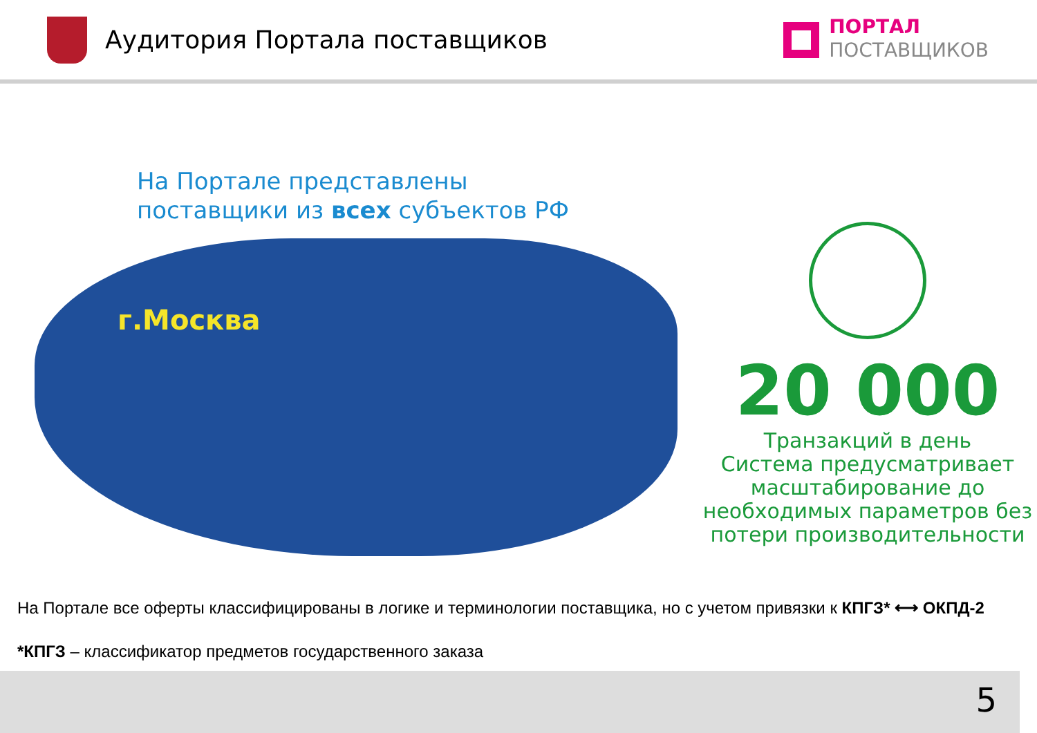Аудитория Портала поставщиков
ПОРТАЛ
ПОСТАВЩИКОВ
На Портале представлены
поставщики из всех субъектов РФ
г.Москва
20 000
Транзакций в день
Система предусматривает масштабирование до необходимых параметров без потери производительности
На Портале все оферты классифицированы в логике и терминологии поставщика, но с учетом привязки к КПГЗ* ⟷ ОКПД-2
*КПГЗ – классификатор предметов государственного заказа
5